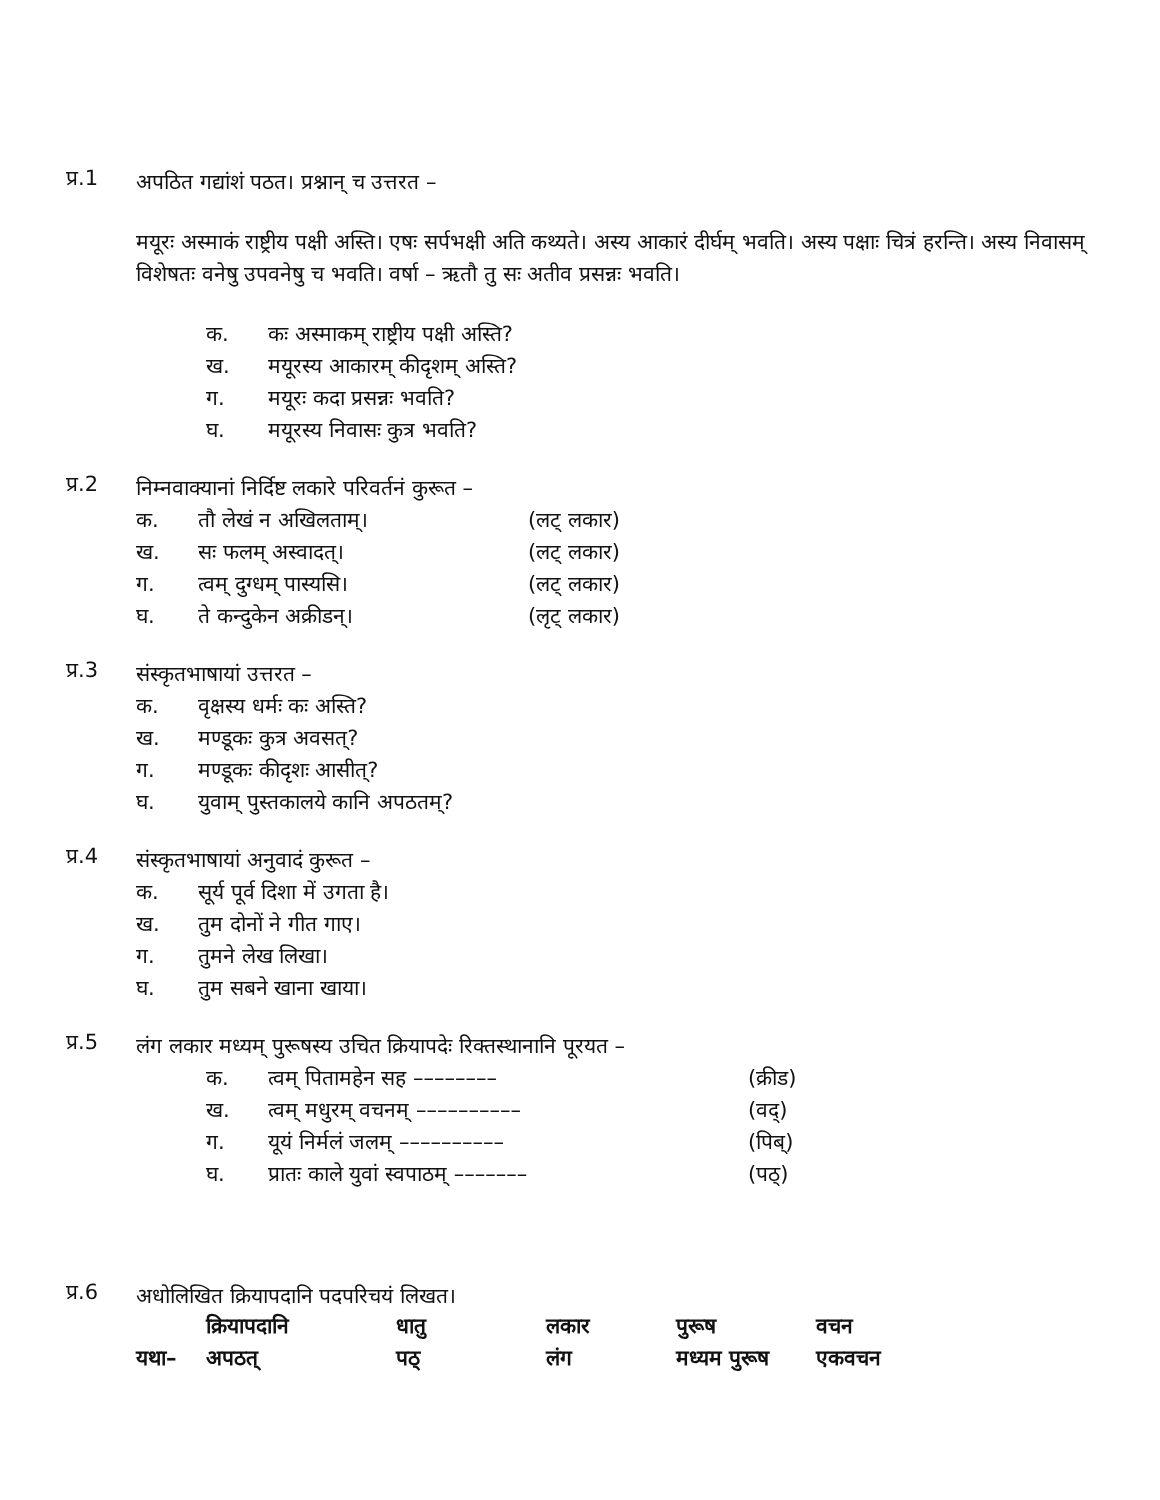प्र.1
अपठित गद्यांशं पठत। प्रश्नान् च उत्तरत –
मयूरः अस्माकं राष्ट्रीय पक्षी अस्ति। एषः सर्पभक्षी अति कथ्यते। अस्य आकारं दीर्घम् भवति। अस्य पक्षाः चित्रं हरन्ति। अस्य निवासम् विशेषतः वनेषु उपवनेषु च भवति। वर्षा – ऋतौ तु सः अतीव प्रसन्नः भवति।
क. कः अस्माकम् राष्ट्रीय पक्षी अस्ति?
ख. मयूरस्य आकारम् कीदृशम् अस्ति?
ग. मयूरः कदा प्रसन्नः भवति?
घ. मयूरस्य निवासः कुत्र भवति?
प्र.2
निम्नवाक्यानां निर्दिष्ट लकारे परिवर्तनं कुरूत –
क. तौ लेखं न अखिलताम्। (लट् लकार)
ख. सः फलम् अस्वादत्। (लट् लकार)
ग. त्वम् दुग्धम् पास्यसि। (लट् लकार)
घ. ते कन्दुकेन अक्रीडन्। (लृट् लकार)
प्र.3
संस्कृतभाषायां उत्तरत –
क. वृक्षस्य धर्मः कः अस्ति?
ख. मण्डूकः कुत्र अवसत्?
ग. मण्डूकः कीदृशः आसीत्?
घ. युवाम् पुस्तकालये कानि अपठतम्?
प्र.4
संस्कृतभाषायां अनुवादं कुरूत –
क. सूर्य पूर्व दिशा में उगता है।
ख. तुम दोनों ने गीत गाए।
ग. तुमने लेख लिखा।
घ. तुम सबने खाना खाया।
प्र.5
लंग लकार मध्यम् पुरूषस्य उचित क्रियापदेः रिक्तस्थानानि पूरयत –
क. त्वम् पितामहेन सह –––––––– (क्रीड)
ख. त्वम् मधुरम् वचनम् –––––––––– (वद्)
ग. यूयं निर्मलं जलम् –––––––––– (पिब्)
घ. प्रातः काले युवां स्वपाठम् ––––––– (पठ्)
प्र.6
अधोलिखित क्रियापदानि पदपरिचयं लिखत।
| | क्रियापदानि | धातु | लकार | पुरूष | वचन |
| --- | --- | --- | --- | --- | --- |
| यथा– | अपठत् | पठ् | लंग | मध्यम पुरूष | एकवचन |